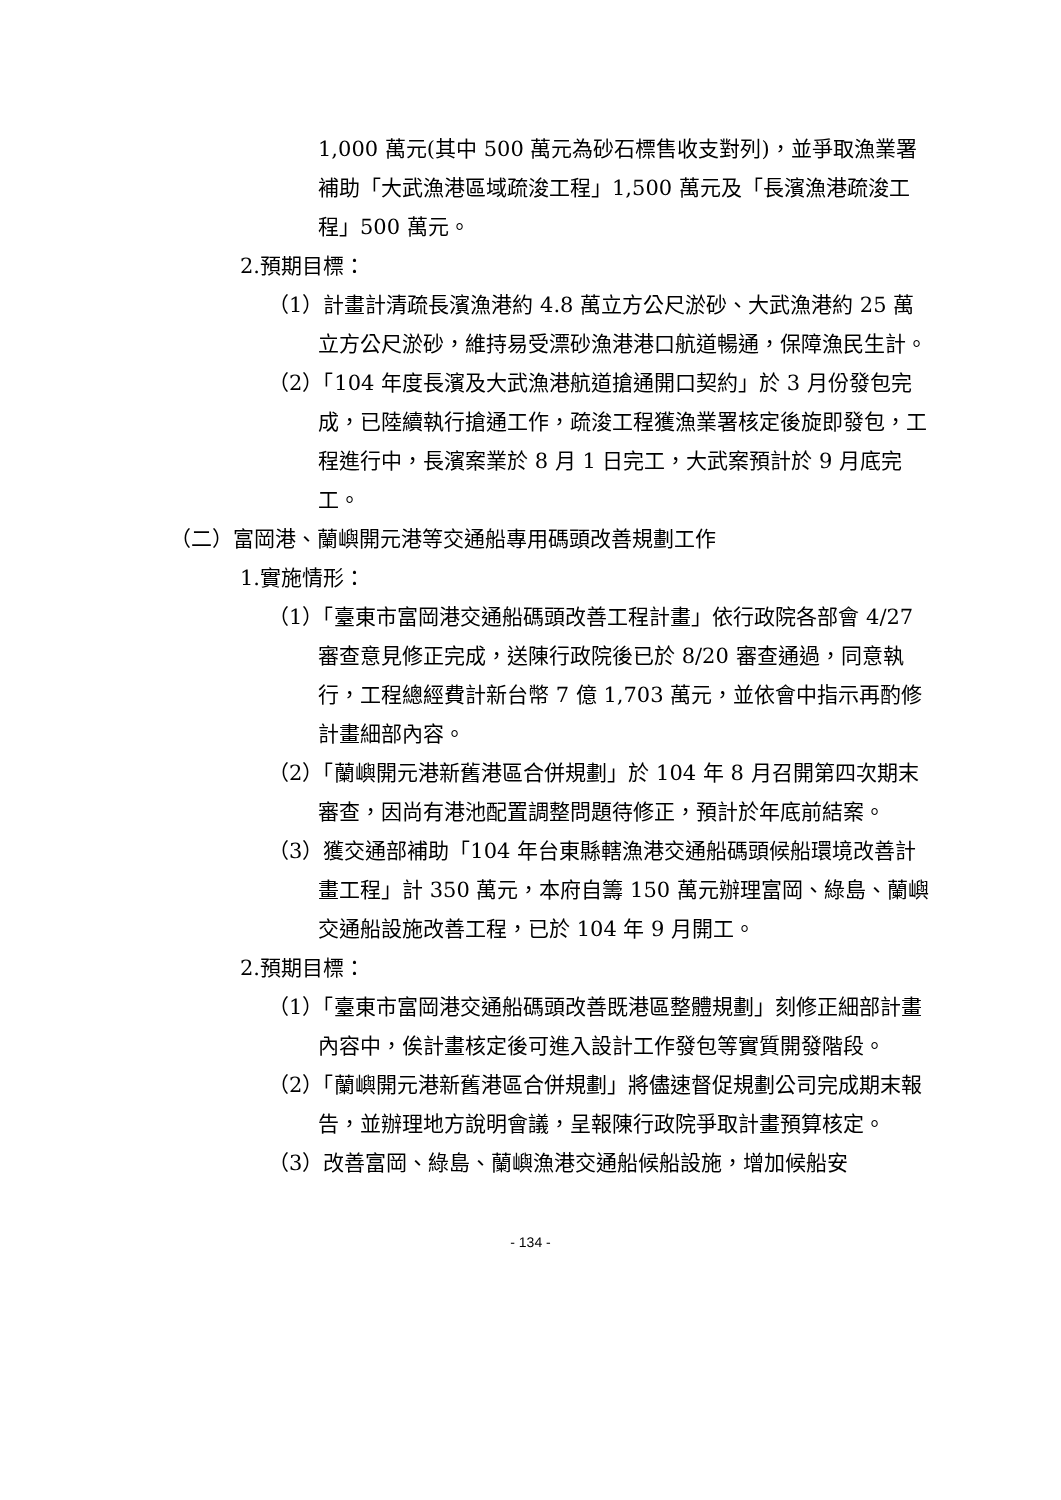1,000 萬元(其中 500 萬元為砂石標售收支對列)，並爭取漁業署補助「大武漁港區域疏浚工程」1,500 萬元及「長濱漁港疏浚工程」500 萬元。
2.預期目標：
（1）計畫計清疏長濱漁港約 4.8 萬立方公尺淤砂、大武漁港約 25 萬立方公尺淤砂，維持易受漂砂漁港港口航道暢通，保障漁民生計。
（2）「104 年度長濱及大武漁港航道搶通開口契約」於 3 月份發包完成，已陸續執行搶通工作，疏浚工程獲漁業署核定後旋即發包，工程進行中，長濱案業於 8 月 1 日完工，大武案預計於 9 月底完工。
（二）富岡港、蘭嶼開元港等交通船專用碼頭改善規劃工作
1.實施情形：
（1）「臺東市富岡港交通船碼頭改善工程計畫」依行政院各部會 4/27 審查意見修正完成，送陳行政院後已於 8/20 審查通過，同意執行，工程總經費計新台幣 7 億 1,703 萬元，並依會中指示再酌修計畫細部內容。
（2）「蘭嶼開元港新舊港區合併規劃」於 104 年 8 月召開第四次期末審查，因尚有港池配置調整問題待修正，預計於年底前結案。
（3）獲交通部補助「104 年台東縣轄漁港交通船碼頭候船環境改善計畫工程」計 350 萬元，本府自籌 150 萬元辦理富岡、綠島、蘭嶼交通船設施改善工程，已於 104 年 9 月開工。
2.預期目標：
（1）「臺東市富岡港交通船碼頭改善既港區整體規劃」刻修正細部計畫內容中，俟計畫核定後可進入設計工作發包等實質開發階段。
（2）「蘭嶼開元港新舊港區合併規劃」將儘速督促規劃公司完成期末報告，並辦理地方說明會議，呈報陳行政院爭取計畫預算核定。
（3）改善富岡、綠島、蘭嶼漁港交通船候船設施，增加候船安
- 134 -